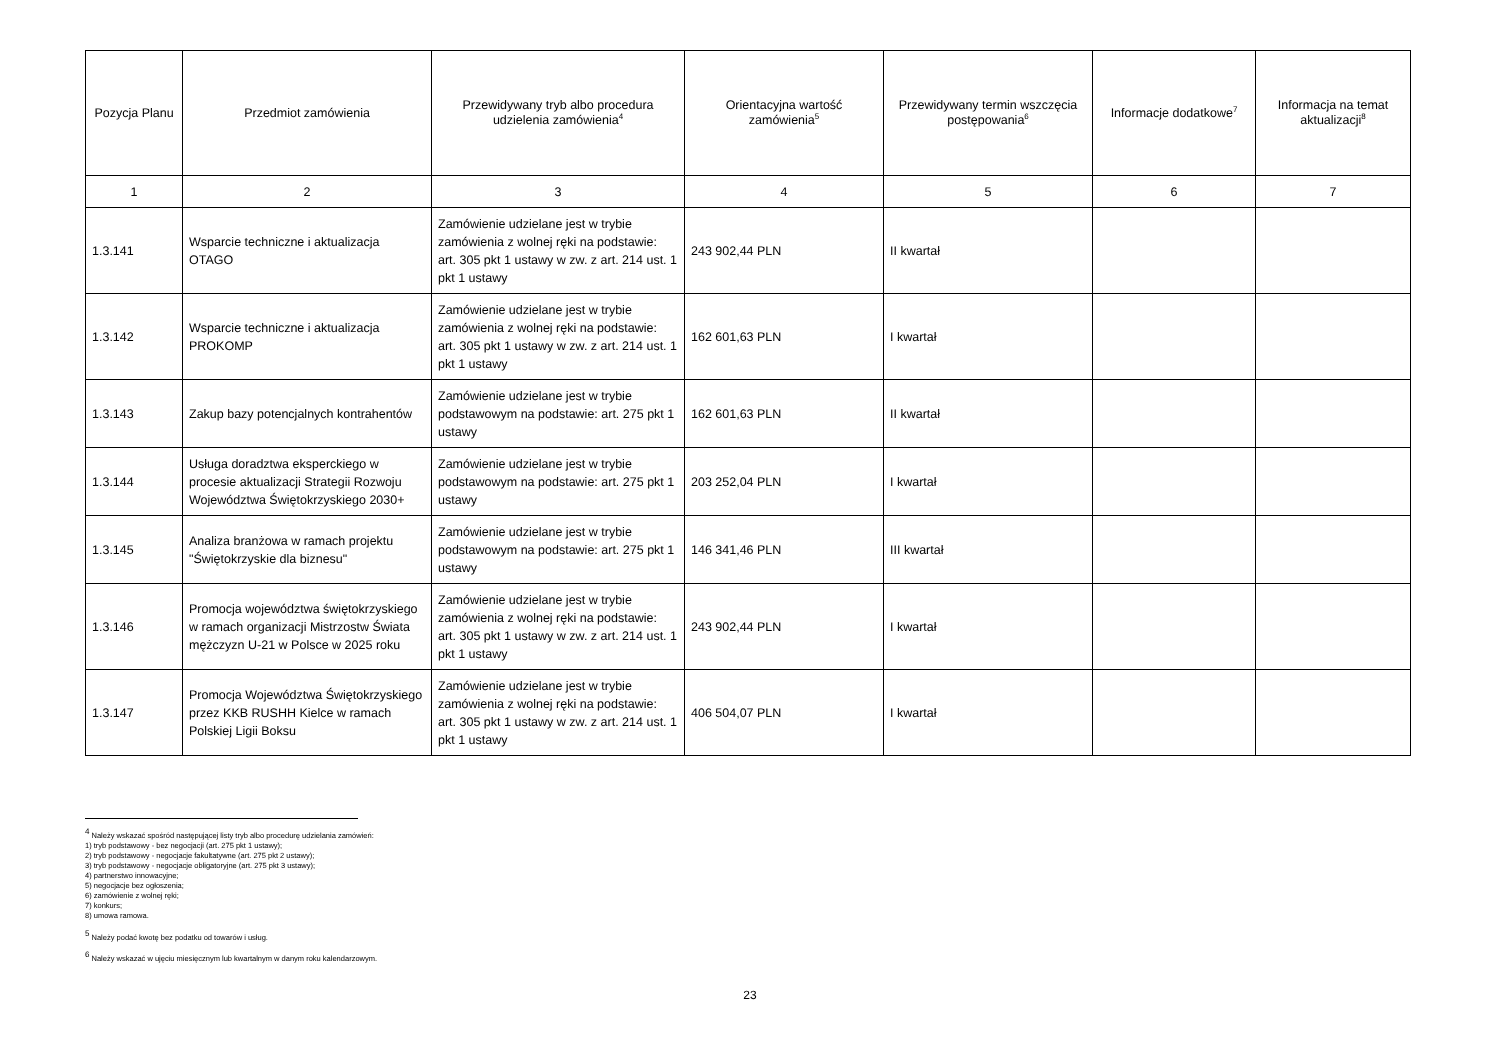| Pozycja Planu | Przedmiot zamówienia | Przewidywany tryb albo procedura udzielenia zamówienia<sup>4</sup> | Orientacyjna wartość zamówienia<sup>5</sup> | Przewidywany termin wszczęcia postępowania<sup>6</sup> | Informacje dodatkowe<sup>7</sup> | Informacja na temat aktualizacji<sup>8</sup> |
| --- | --- | --- | --- | --- | --- | --- |
| 1 | 2 | 3 | 4 | 5 | 6 | 7 |
| 1.3.141 | Wsparcie techniczne i aktualizacja OTAGO | Zamówienie udzielane jest w trybie zamówienia z wolnej ręki na podstawie: art. 305 pkt 1 ustawy w zw. z art. 214 ust. 1 pkt 1 ustawy | 243 902,44 PLN | II kwartał | | |
| 1.3.142 | Wsparcie techniczne i aktualizacja PROKOMP | Zamówienie udzielane jest w trybie zamówienia z wolnej ręki na podstawie: art. 305 pkt 1 ustawy w zw. z art. 214 ust. 1 pkt 1 ustawy | 162 601,63 PLN | I kwartał | | |
| 1.3.143 | Zakup bazy potencjalnych kontrahentów | Zamówienie udzielane jest w trybie podstawowym na podstawie: art. 275 pkt 1 ustawy | 162 601,63 PLN | II kwartał | | |
| 1.3.144 | Usługa doradztwa eksperckiego w procesie aktualizacji Strategii Rozwoju Województwa Świętokrzyskiego 2030+ | Zamówienie udzielane jest w trybie podstawowym na podstawie: art. 275 pkt 1 ustawy | 203 252,04 PLN | I kwartał | | |
| 1.3.145 | Analiza branżowa w ramach projektu "Świętokrzyskie dla biznesu" | Zamówienie udzielane jest w trybie podstawowym na podstawie: art. 275 pkt 1 ustawy | 146 341,46 PLN | III kwartał | | |
| 1.3.146 | Promocja województwa świętokrzyskiego w ramach organizacji Mistrzostw Świata mężczyzn U-21 w Polsce w 2025 roku | Zamówienie udzielane jest w trybie zamówienia z wolnej ręki na podstawie: art. 305 pkt 1 ustawy w zw. z art. 214 ust. 1 pkt 1 ustawy | 243 902,44 PLN | I kwartał | | |
| 1.3.147 | Promocja Województwa Świętokrzyskiego przez KKB RUSHH Kielce w ramach Polskiej Ligii Boksu | Zamówienie udzielane jest w trybie zamówienia z wolnej ręki na podstawie: art. 305 pkt 1 ustawy w zw. z art. 214 ust. 1 pkt 1 ustawy | 406 504,07 PLN | I kwartał | | |
<sup>4</sup> Należy wskazać spośród następującej listy tryb albo procedurę udzielania zamówień:
1) tryb podstawowy - bez negocjacji (art. 275 pkt 1 ustawy);
2) tryb podstawowy - negocjacje fakultatywne (art. 275 pkt 2 ustawy);
3) tryb podstawowy - negocjacje obligatoryjne (art. 275 pkt 3 ustawy);
4) partnerstwo innowacyjne;
5) negocjacje bez ogłoszenia;
6) zamówienie z wolnej ręki;
7) konkurs;
8) umowa ramowa.
<sup>5</sup> Należy podać kwotę bez podatku od towarów i usług.
<sup>6</sup> Należy wskazać w ujęciu miesięcznym lub kwartalnym w danym roku kalendarzowym.
23